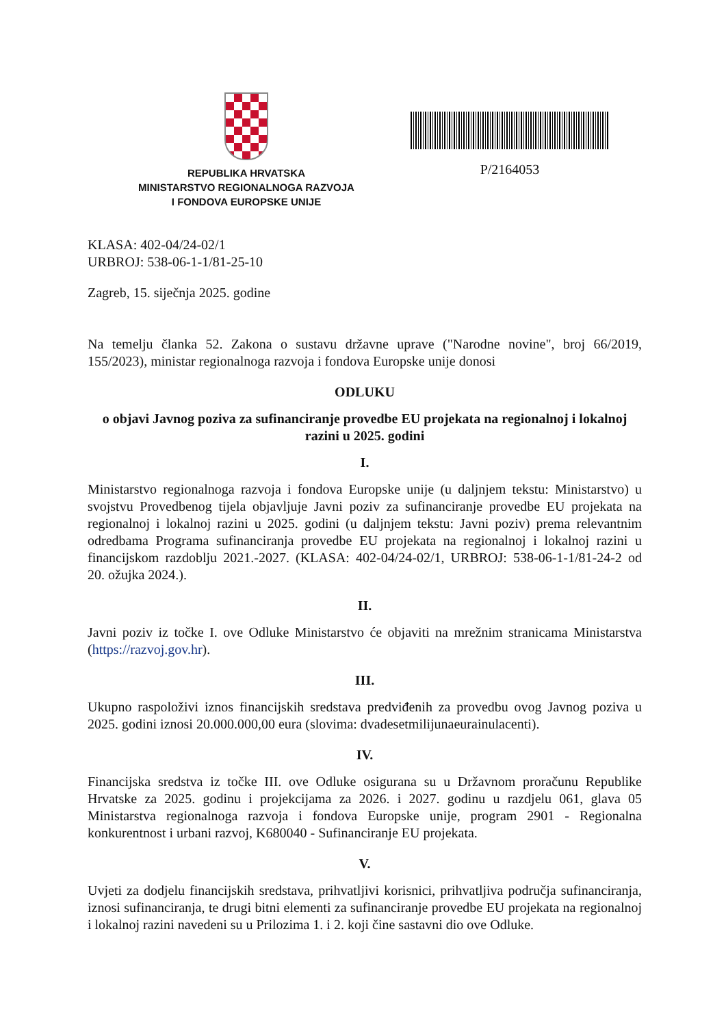REPUBLIKA HRVATSKA
MINISTARSTVO REGIONALNOGA RAZVOJA
I FONDOVA EUROPSKE UNIJE
P/2164053
KLASA: 402-04/24-02/1
URBROJ: 538-06-1-1/81-25-10
Zagreb, 15. siječnja 2025. godine
Na temelju članka 52. Zakona o sustavu državne uprave ("Narodne novine", broj 66/2019, 155/2023), ministar regionalnoga razvoja i fondova Europske unije donosi
ODLUKU
o objavi Javnog poziva za sufinanciranje provedbe EU projekata na regionalnoj i lokalnoj razini u 2025. godini
I.
Ministarstvo regionalnoga razvoja i fondova Europske unije (u daljnjem tekstu: Ministarstvo) u svojstvu Provedbenog tijela objavljuje Javni poziv za sufinanciranje provedbe EU projekata na regionalnoj i lokalnoj razini u 2025. godini (u daljnjem tekstu: Javni poziv) prema relevantnim odredbama Programa sufinanciranja provedbe EU projekata na regionalnoj i lokalnoj razini u financijskom razdoblju 2021.-2027. (KLASA: 402-04/24-02/1, URBROJ: 538-06-1-1/81-24-2 od 20. ožujka 2024.).
II.
Javni poziv iz točke I. ove Odluke Ministarstvo će objaviti na mrežnim stranicama Ministarstva (https://razvoj.gov.hr).
III.
Ukupno raspoloživi iznos financijskih sredstava predviđenih za provedbu ovog Javnog poziva u 2025. godini iznosi 20.000.000,00 eura (slovima: dvadesetmilijunaeurainulacenti).
IV.
Financijska sredstva iz točke III. ove Odluke osigurana su u Državnom proračunu Republike Hrvatske za 2025. godinu i projekcijama za 2026. i 2027. godinu u razdjelu 061, glava 05 Ministarstva regionalnoga razvoja i fondova Europske unije, program 2901 - Regionalna konkurentnost i urbani razvoj, K680040 - Sufinanciranje EU projekata.
V.
Uvjeti za dodjelu financijskih sredstava, prihvatljivi korisnici, prihvatljiva područja sufinanciranja, iznosi sufinanciranja, te drugi bitni elementi za sufinanciranje provedbe EU projekata na regionalnoj i lokalnoj razini navedeni su u Prilozima 1. i 2. koji čine sastavni dio ove Odluke.